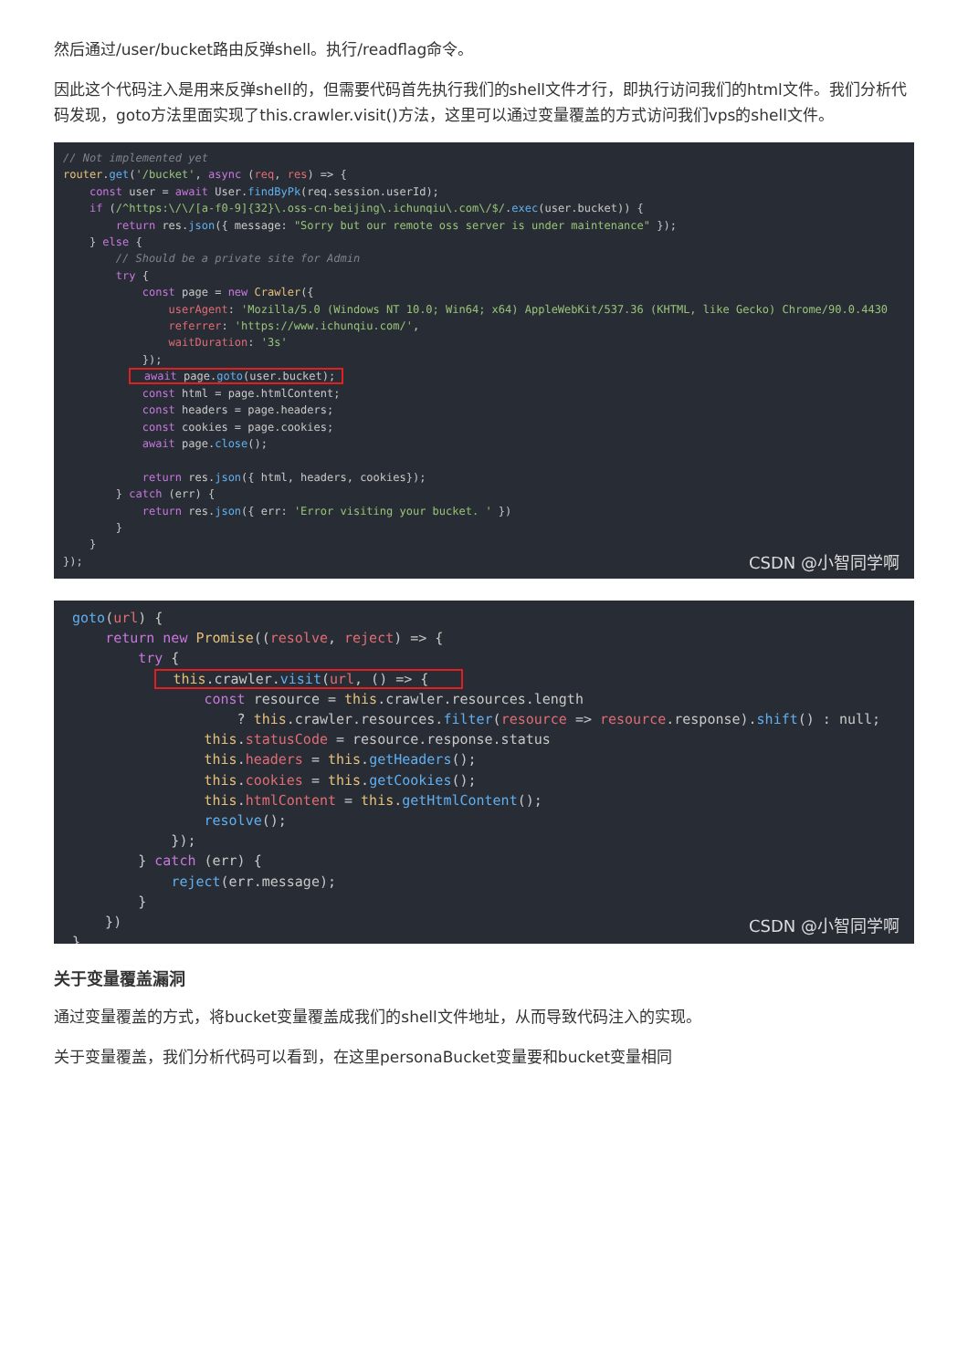然后通过/user/bucket路由反弹shell。执行/readflag命令。
因此这个代码注入是用来反弹shell的，但需要代码首先执行我们的shell文件才行，即执行访问我们的html文件。我们分析代码发现，goto方法里面实现了this.crawler.visit()方法，这里可以通过变量覆盖的方式访问我们vps的shell文件。
// Not implemented yet router.get('/bucket', async (req, res) => { const user = await User.findByPk(req.session.userId); if (/^https:\/\/[a-f0-9]{32}\.oss-cn-beijing\.ichunqiu\.com\/$/.exec(user.bucket)) { return res.json({ message: "Sorry but our remote oss server is under maintenance" }); } else { // Should be a private site for Admin try { const page = new Crawler({ userAgent: 'Mozilla/5.0 (Windows NT 10.0; Win64; x64) AppleWebKit/537.36 (KHTML, like Gecko) Chrome/90.0.4430 referrer: 'https://www.ichunqiu.com/', waitDuration: '3s' }); await page.goto(user.bucket); const html = page.htmlContent; const headers = page.headers; const cookies = page.cookies; await page.close(); return res.json({ html, headers, cookies}); } catch (err) { return res.json({ err: 'Error visiting your bucket. ' }) } } });
CSDN @小智同学啊
goto(url) { return new Promise((resolve, reject) => { try { this.crawler.visit(url, () => { const resource = this.crawler.resources.length ? this.crawler.resources.filter(resource => resource.response).shift() : null; this.statusCode = resource.response.status this.headers = this.getHeaders(); this.cookies = this.getCookies(); this.htmlContent = this.getHtmlContent(); resolve(); }); } catch (err) { reject(err.message); } }) }
CSDN @小智同学啊
关于变量覆盖漏洞
通过变量覆盖的方式，将bucket变量覆盖成我们的shell文件地址，从而导致代码注入的实现。
关于变量覆盖，我们分析代码可以看到，在这里personaBucket变量要和bucket变量相同